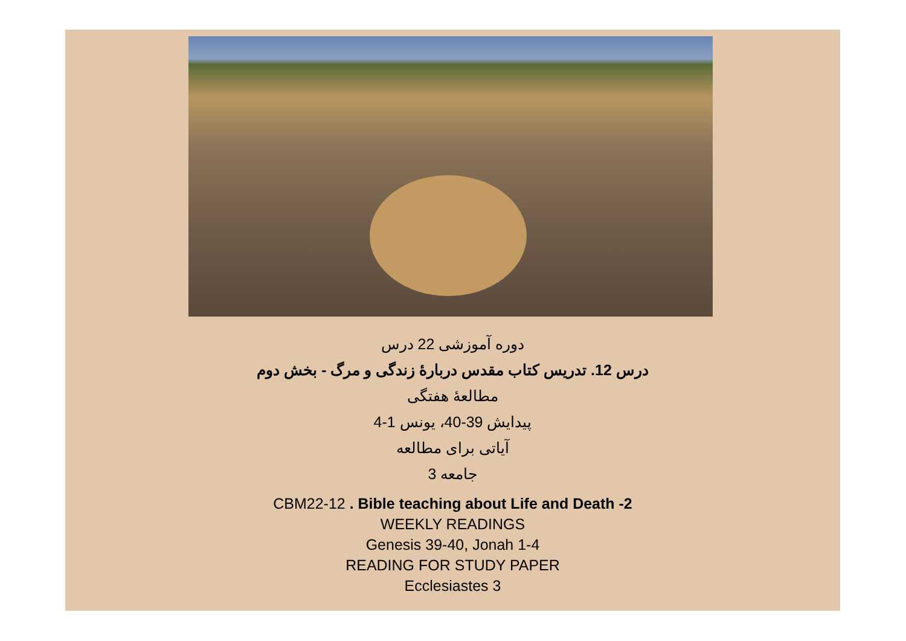دوره آموزشی 22 درس
درس 12. تدریس کتاب مقدس دربارهٔ زندگی و مرگ - بخش دوم
مطالعهٔ هفتگی
پیدایش 39-40، یونس 1-4
آیاتی برای مطالعه
جامعه 3
CBM22-12 . Bible teaching about Life and Death -2
WEEKLY READINGS
Genesis 39-40, Jonah 1-4
READING FOR STUDY PAPER
Ecclesiastes 3